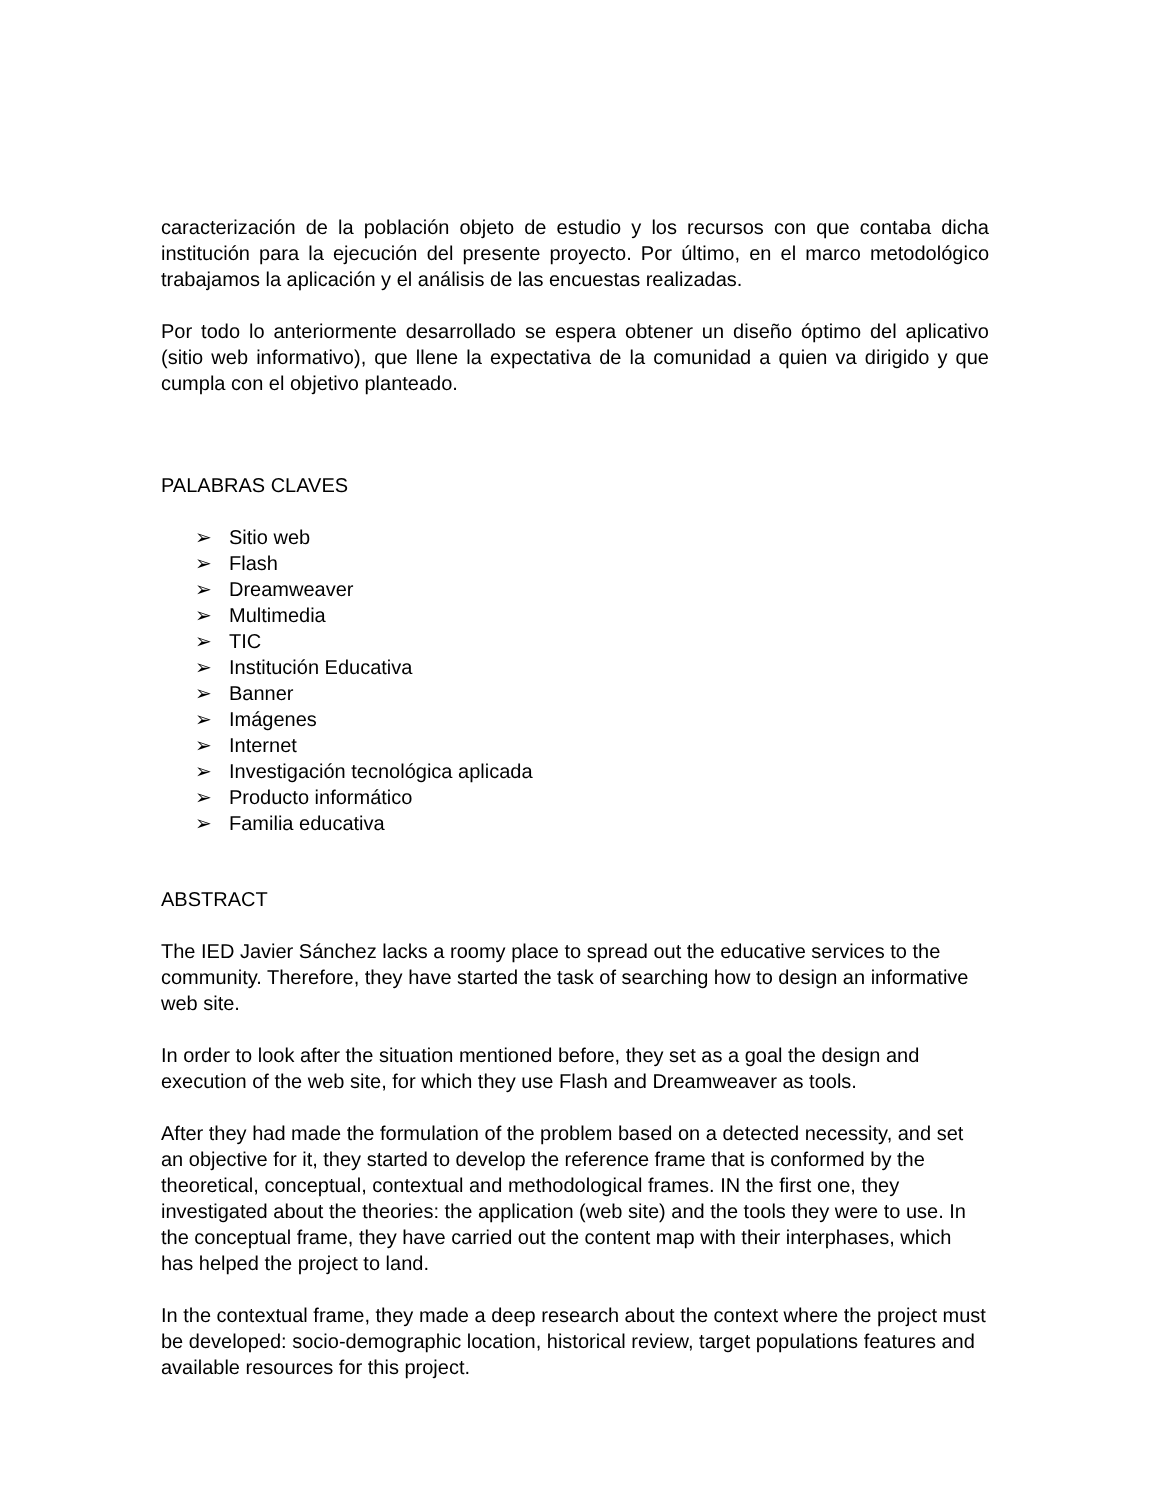caracterización de la población objeto de estudio y los recursos con que contaba dicha institución para la ejecución del presente proyecto. Por último, en el marco metodológico trabajamos la aplicación y el análisis de las encuestas realizadas.
Por todo lo anteriormente desarrollado se espera obtener un diseño óptimo del aplicativo (sitio web informativo), que llene la expectativa de la comunidad a quien va dirigido y que cumpla con el objetivo planteado.
PALABRAS CLAVES
➢ Sitio web
➢ Flash
➢ Dreamweaver
➢ Multimedia
➢ TIC
➢ Institución Educativa
➢ Banner
➢ Imágenes
➢ Internet
➢ Investigación tecnológica aplicada
➢ Producto informático
➢ Familia educativa
ABSTRACT
The IED Javier Sánchez lacks a roomy place to spread out the educative services to the community. Therefore, they have started the task of searching how to design an informative web site.
In order to look after the situation mentioned before, they set as a goal the design and execution of the web site, for which they use Flash and Dreamweaver as tools.
After they had made the formulation of the problem based on a detected necessity, and set an objective for it, they started to develop the reference frame that is conformed by the theoretical, conceptual, contextual and methodological frames. IN the first one, they investigated about the theories: the application (web site) and the tools they were to use. In the conceptual frame, they have carried out the content map with their interphases, which has helped the project to land.
In the contextual frame, they made a deep research about the context where the project must be developed: socio-demographic location, historical review, target populations features and available resources for this project.